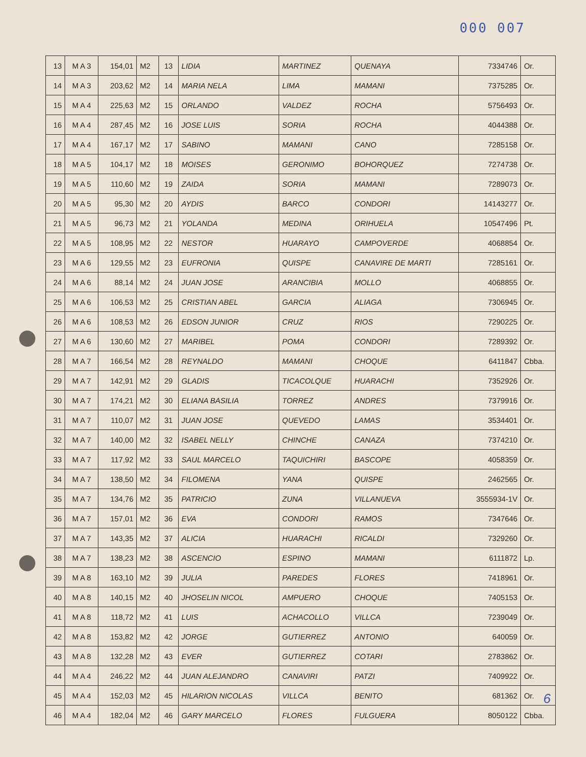000 007
| 13 | M A 3 | 154,01 | M2 | 13 | LIDIA | MARTINEZ | QUENAYA | 7334746 | Or. |
| 14 | M A 3 | 203,62 | M2 | 14 | MARIA NELA | LIMA | MAMANI | 7375285 | Or. |
| 15 | M A 4 | 225,63 | M2 | 15 | ORLANDO | VALDEZ | ROCHA | 5756493 | Or. |
| 16 | M A 4 | 287,45 | M2 | 16 | JOSE LUIS | SORIA | ROCHA | 4044388 | Or. |
| 17 | M A 4 | 167,17 | M2 | 17 | SABINO | MAMANI | CANO | 7285158 | Or. |
| 18 | M A 5 | 104,17 | M2 | 18 | MOISES | GERONIMO | BOHORQUEZ | 7274738 | Or. |
| 19 | M A 5 | 110,60 | M2 | 19 | ZAIDA | SORIA | MAMANI | 7289073 | Or. |
| 20 | M A 5 | 95,30 | M2 | 20 | AYDIS | BARCO | CONDORI | 14143277 | Or. |
| 21 | M A 5 | 96,73 | M2 | 21 | YOLANDA | MEDINA | ORIHUELA | 10547496 | Pt. |
| 22 | M A 5 | 108,95 | M2 | 22 | NESTOR | HUARAYO | CAMPOVERDE | 4068854 | Or. |
| 23 | M A 6 | 129,55 | M2 | 23 | EUFRONIA | QUISPE | CANAVIRE DE MARTI | 7285161 | Or. |
| 24 | M A 6 | 88,14 | M2 | 24 | JUAN JOSE | ARANCIBIA | MOLLO | 4068855 | Or. |
| 25 | M A 6 | 106,53 | M2 | 25 | CRISTIAN ABEL | GARCIA | ALIAGA | 7306945 | Or. |
| 26 | M A 6 | 108,53 | M2 | 26 | EDSON JUNIOR | CRUZ | RIOS | 7290225 | Or. |
| 27 | M A 6 | 130,60 | M2 | 27 | MARIBEL | POMA | CONDORI | 7289392 | Or. |
| 28 | M A 7 | 166,54 | M2 | 28 | REYNALDO | MAMANI | CHOQUE | 6411847 | Cbba. |
| 29 | M A 7 | 142,91 | M2 | 29 | GLADIS | TICACOLQUE | HUARACHI | 7352926 | Or. |
| 30 | M A 7 | 174,21 | M2 | 30 | ELIANA BASILIA | TORREZ | ANDRES | 7379916 | Or. |
| 31 | M A 7 | 110,07 | M2 | 31 | JUAN JOSE | QUEVEDO | LAMAS | 3534401 | Or. |
| 32 | M A 7 | 140,00 | M2 | 32 | ISABEL NELLY | CHINCHE | CANAZA | 7374210 | Or. |
| 33 | M A 7 | 117,92 | M2 | 33 | SAUL MARCELO | TAQUICHIRI | BASCOPE | 4058359 | Or. |
| 34 | M A 7 | 138,50 | M2 | 34 | FILOMENA | YANA | QUISPE | 2462565 | Or. |
| 35 | M A 7 | 134,76 | M2 | 35 | PATRICIO | ZUNA | VILLANUEVA | 3555934-1V | Or. |
| 36 | M A 7 | 157,01 | M2 | 36 | EVA | CONDORI | RAMOS | 7347646 | Or. |
| 37 | M A 7 | 143,35 | M2 | 37 | ALICIA | HUARACHI | RICALDI | 7329260 | Or. |
| 38 | M A 7 | 138,23 | M2 | 38 | ASCENCIO | ESPINO | MAMANI | 6111872 | Lp. |
| 39 | M A 8 | 163,10 | M2 | 39 | JULIA | PAREDES | FLORES | 7418961 | Or. |
| 40 | M A 8 | 140,15 | M2 | 40 | JHOSELIN NICOL | AMPUERO | CHOQUE | 7405153 | Or. |
| 41 | M A 8 | 118,72 | M2 | 41 | LUIS | ACHACOLLO | VILLCA | 7239049 | Or. |
| 42 | M A 8 | 153,82 | M2 | 42 | JORGE | GUTIERREZ | ANTONIO | 640059 | Or. |
| 43 | M A 8 | 132,28 | M2 | 43 | EVER | GUTIERREZ | COTARI | 2783862 | Or. |
| 44 | M A 4 | 246,22 | M2 | 44 | JUAN ALEJANDRO | CANAVIRI | PATZI | 7409922 | Or. |
| 45 | M A 4 | 152,03 | M2 | 45 | HILARION NICOLAS | VILLCA | BENITO | 681362 | Or. |
| 46 | M A 4 | 182,04 | M2 | 46 | GARY MARCELO | FLORES | FULGUERA | 8050122 | Cbba. |
6